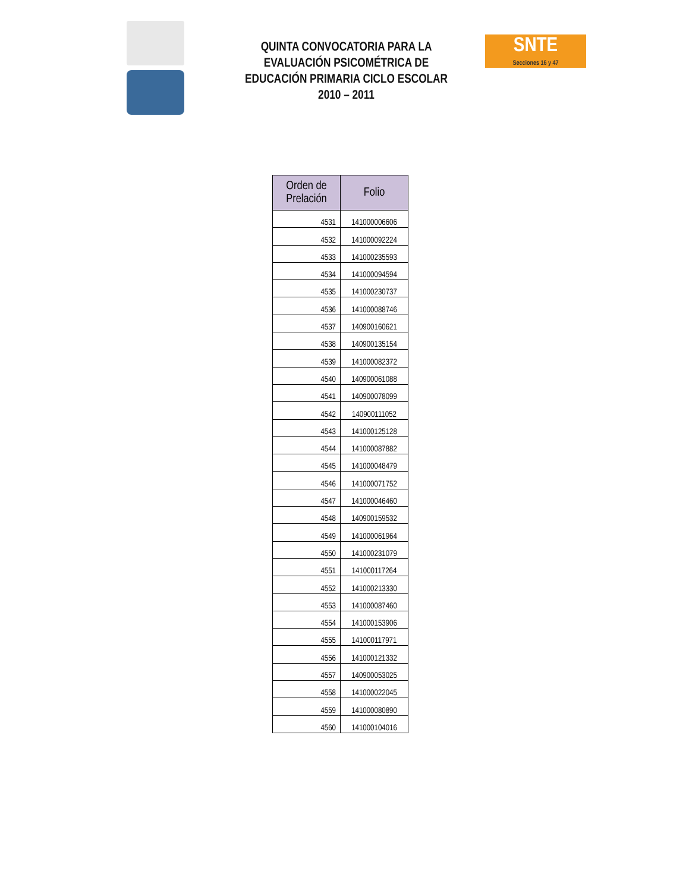QUINTA CONVOCATORIA PARA LA EVALUACIÓN PSICOMÉTRICA DE EDUCACIÓN PRIMARIA CICLO ESCOLAR 2010 – 2011
SNTE
Secciones 16 y 47
| Orden de Prelación | Folio |
| --- | --- |
| 4531 | 141000006606 |
| 4532 | 141000092224 |
| 4533 | 141000235593 |
| 4534 | 141000094594 |
| 4535 | 141000230737 |
| 4536 | 141000088746 |
| 4537 | 140900160621 |
| 4538 | 140900135154 |
| 4539 | 141000082372 |
| 4540 | 140900061088 |
| 4541 | 140900078099 |
| 4542 | 140900111052 |
| 4543 | 141000125128 |
| 4544 | 141000087882 |
| 4545 | 141000048479 |
| 4546 | 141000071752 |
| 4547 | 141000046460 |
| 4548 | 140900159532 |
| 4549 | 141000061964 |
| 4550 | 141000231079 |
| 4551 | 141000117264 |
| 4552 | 141000213330 |
| 4553 | 141000087460 |
| 4554 | 141000153906 |
| 4555 | 141000117971 |
| 4556 | 141000121332 |
| 4557 | 140900053025 |
| 4558 | 141000022045 |
| 4559 | 141000080890 |
| 4560 | 141000104016 |